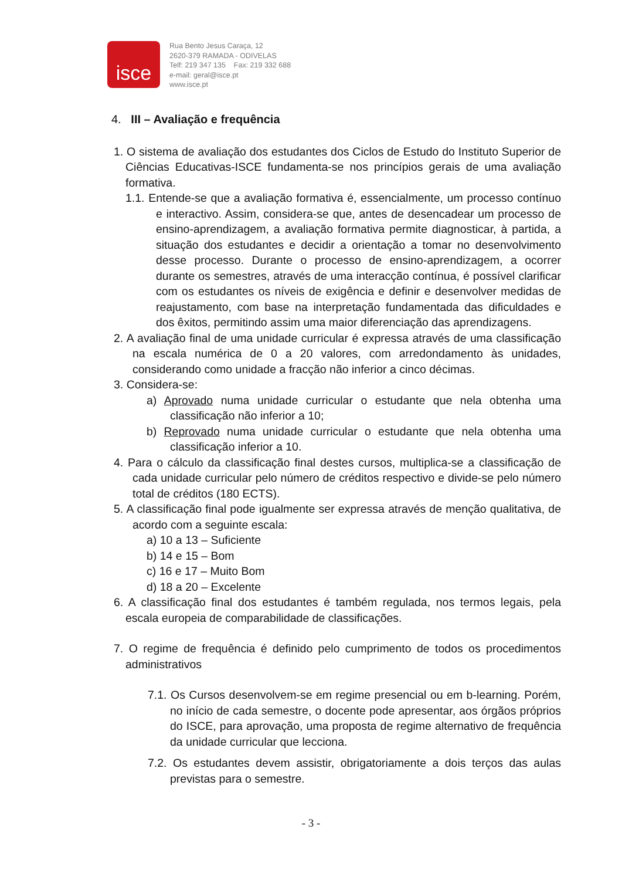isce
Rua Bento Jesus Caraça, 12
2620-379 RAMADA - ODIVELAS
Telf: 219 347 135 Fax: 219 332 688
e-mail: geral@isce.pt
www.isce.pt
4. III – Avaliação e frequência
1. O sistema de avaliação dos estudantes dos Ciclos de Estudo do Instituto Superior de Ciências Educativas-ISCE fundamenta-se nos princípios gerais de uma avaliação formativa.
1.1. Entende-se que a avaliação formativa é, essencialmente, um processo contínuo e interactivo. Assim, considera-se que, antes de desencadear um processo de ensino-aprendizagem, a avaliação formativa permite diagnosticar, à partida, a situação dos estudantes e decidir a orientação a tomar no desenvolvimento desse processo. Durante o processo de ensino-aprendizagem, a ocorrer durante os semestres, através de uma interacção contínua, é possível clarificar com os estudantes os níveis de exigência e definir e desenvolver medidas de reajustamento, com base na interpretação fundamentada das dificuldades e dos êxitos, permitindo assim uma maior diferenciação das aprendizagens.
2. A avaliação final de uma unidade curricular é expressa através de uma classificação na escala numérica de 0 a 20 valores, com arredondamento às unidades, considerando como unidade a fracção não inferior a cinco décimas.
3. Considera-se:
a) Aprovado numa unidade curricular o estudante que nela obtenha uma classificação não inferior a 10;
b) Reprovado numa unidade curricular o estudante que nela obtenha uma classificação inferior a 10.
4. Para o cálculo da classificação final destes cursos, multiplica-se a classificação de cada unidade curricular pelo número de créditos respectivo e divide-se pelo número total de créditos (180 ECTS).
5. A classificação final pode igualmente ser expressa através de menção qualitativa, de acordo com a seguinte escala:
a) 10 a 13 – Suficiente
b) 14 e 15 – Bom
c) 16 e 17 – Muito Bom
d) 18 a 20 – Excelente
6. A classificação final dos estudantes é também regulada, nos termos legais, pela escala europeia de comparabilidade de classificações.
7. O regime de frequência é definido pelo cumprimento de todos os procedimentos administrativos
7.1. Os Cursos desenvolvem-se em regime presencial ou em b-learning. Porém, no início de cada semestre, o docente pode apresentar, aos órgãos próprios do ISCE, para aprovação, uma proposta de regime alternativo de frequência da unidade curricular que lecciona.
7.2. Os estudantes devem assistir, obrigatoriamente a dois terços das aulas previstas para o semestre.
- 3 -